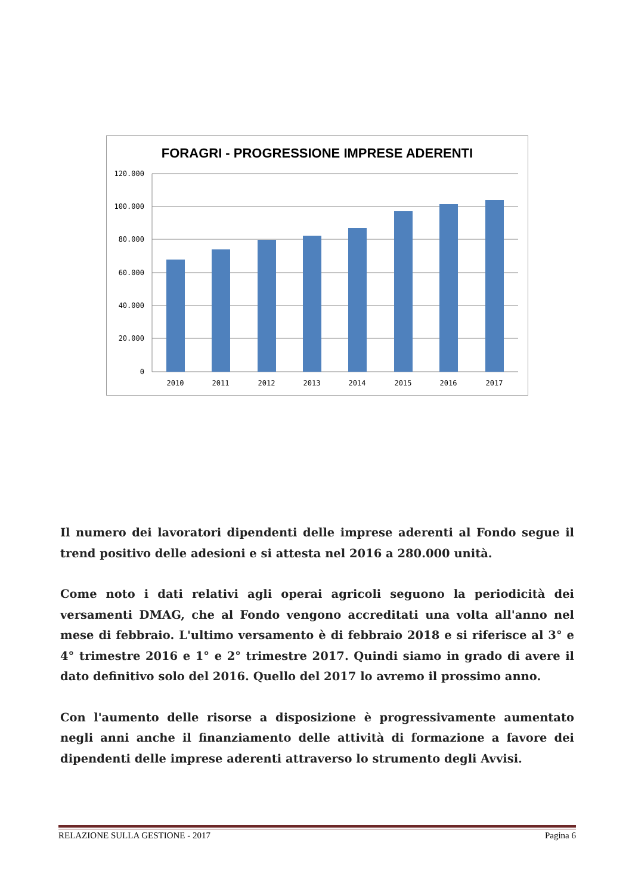FORAGRI - PROGRESSIONE IMPRESE ADERENTI
120.000
100.000
80.000
60.000
40.000
20.000
0
2010
2011
2012
2013
2014
2015
2016
2017
Il numero dei lavoratori dipendenti delle imprese aderenti al Fondo segue il trend positivo delle adesioni e si attesta nel 2016 a 280.000 unità.
Come noto i dati relativi agli operai agricoli seguono la periodicità dei versamenti DMAG, che al Fondo vengono accreditati una volta all'anno nel mese di febbraio. L'ultimo versamento è di febbraio 2018 e si riferisce al 3° e 4° trimestre 2016 e 1° e 2° trimestre 2017. Quindi siamo in grado di avere il dato definitivo solo del 2016. Quello del 2017 lo avremo il prossimo anno.
Con l'aumento delle risorse a disposizione è progressivamente aumentato negli anni anche il finanziamento delle attività di formazione a favore dei dipendenti delle imprese aderenti attraverso lo strumento degli Avvisi.
RELAZIONE SULLA GESTIONE - 2017 Pagina 6